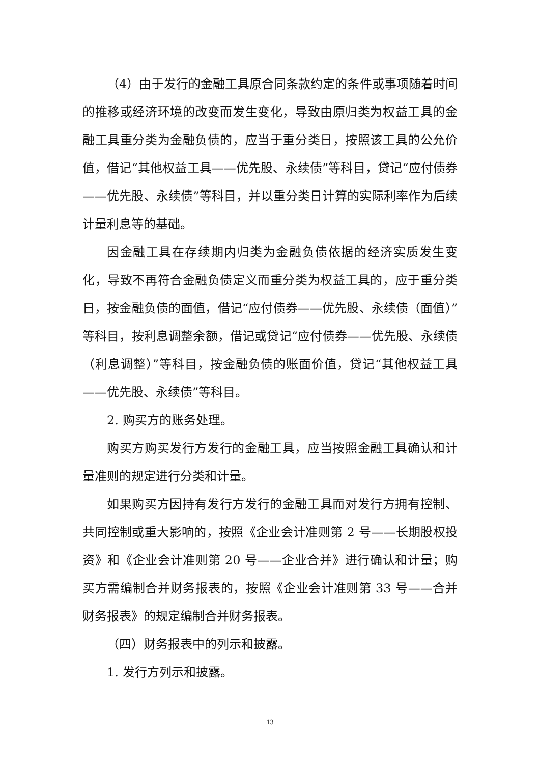（4）由于发行的金融工具原合同条款约定的条件或事项随着时间的推移或经济环境的改变而发生变化，导致由原归类为权益工具的金融工具重分类为金融负债的，应当于重分类日，按照该工具的公允价值，借记“其他权益工具——优先股、永续债”等科目，贷记“应付债券——优先股、永续债”等科目，并以重分类日计算的实际利率作为后续计量利息等的基础。
因金融工具在存续期内归类为金融负债依据的经济实质发生变化，导致不再符合金融负债定义而重分类为权益工具的，应于重分类日，按金融负债的面值，借记“应付债券——优先股、永续债（面值）”等科目，按利息调整余额，借记或贷记“应付债券——优先股、永续债（利息调整）”等科目，按金融负债的账面价值，贷记“其他权益工具——优先股、永续债”等科目。
2. 购买方的账务处理。
购买方购买发行方发行的金融工具，应当按照金融工具确认和计量准则的规定进行分类和计量。
如果购买方因持有发行方发行的金融工具而对发行方拥有控制、共同控制或重大影响的，按照《企业会计准则第 2 号——长期股权投资》和《企业会计准则第 20 号——企业合并》进行确认和计量；购买方需编制合并财务报表的，按照《企业会计准则第 33 号——合并财务报表》的规定编制合并财务报表。
（四）财务报表中的列示和披露。
1. 发行方列示和披露。
13